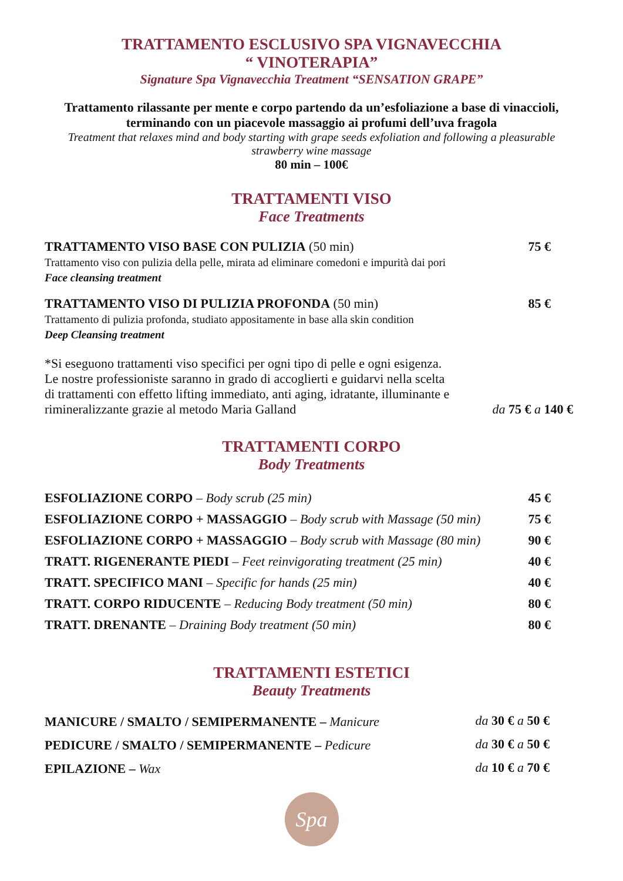TRATTAMENTO ESCLUSIVO SPA VIGNAVECCHIA
“ VINOTERAPIA”
Signature Spa Vignavecchia Treatment “SENSATION GRAPE”
Trattamento rilassante per mente e corpo partendo da un’esfoliazione a base di vinaccioli, terminando con un piacevole massaggio ai profumi dell’uva fragola
Treatment that relaxes mind and body starting with grape seeds exfoliation and following a pleasurable strawberry wine massage
80 min – 100€
TRATTAMENTI VISO
Face Treatments
| TRATTAMENTO VISO BASE CON PULIZIA (50 min) Trattamento viso con pulizia della pelle, mirata ad eliminare comedoni e impurità dai pori Face cleansing treatment | 75 € |
| TRATTAMENTO VISO DI PULIZIA PROFONDA (50 min) Trattamento di pulizia profonda, studiato appositamente in base alla skin condition Deep Cleansing treatment | 85 € |
| *Si eseguono trattamenti viso specifici per ogni tipo di pelle e ogni esigenza. Le nostre professioniste saranno in grado di accoglierti e guidarvi nella scelta di trattamenti con effetto lifting immediato, anti aging, idratante, illuminante e rimineralizzante grazie al metodo Maria Galland | da 75 € a 140 € |
TRATTAMENTI CORPO
Body Treatments
| ESFOLIAZIONE CORPO – Body scrub (25 min) | 45 € |
| ESFOLIAZIONE CORPO + MASSAGGIO – Body scrub with Massage (50 min) | 75 € |
| ESFOLIAZIONE CORPO + MASSAGGIO – Body scrub with Massage (80 min) | 90 € |
| TRATT. RIGENERANTE PIEDI – Feet reinvigorating treatment (25 min) | 40 € |
| TRATT. SPECIFICO MANI – Specific for hands (25 min) | 40 € |
| TRATT. CORPO RIDUCENTE – Reducing Body treatment (50 min) | 80 € |
| TRATT. DRENANTE – Draining Body treatment (50 min) | 80 € |
TRATTAMENTI ESTETICI
Beauty Treatments
| MANICURE / SMALTO / SEMIPERMANENTE – Manicure | da 30 € a 50 € |
| PEDICURE / SMALTO / SEMIPERMANENTE – Pedicure | da 30 € a 50 € |
| EPILAZIONE – Wax | da 10 € a 70 € |
Spa